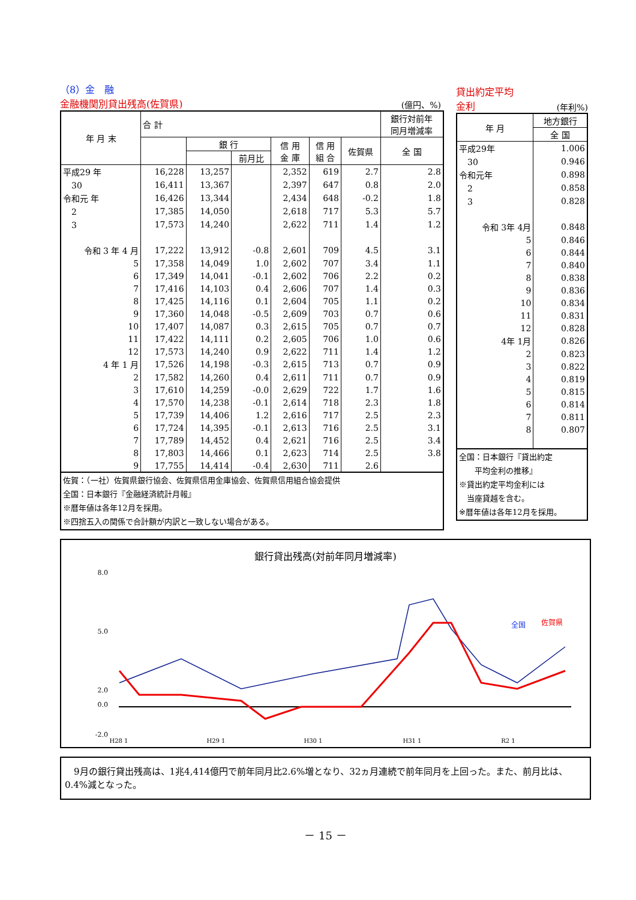（8）金　融
金融機関別貸出残高(佐賀県)
(億円、%)
| 年 月 末 | 合 計 | | | | | | 銀行対前年 同月増減率 | | |
| --- | --- | --- | --- | --- | --- | --- | --- | --- | --- |
| | | 銀 行 | | 信 用 金 庫 | 信 用 組 合 | | | 佐賀県 | 全 国 |
| | | | 前月比 | | | | | | |
| 平成29 年 | 16,228 | 13,257 | | 2,352 | 619 | 2.7 | 2.8 | | |
| 30 | 16,411 | 13,367 | | 2,397 | 647 | 0.8 | 2.0 | | |
| 令和元 年 | 16,426 | 13,344 | | 2,434 | 648 | -0.2 | 1.8 | | |
| 2 | 17,385 | 14,050 | | 2,618 | 717 | 5.3 | 5.7 | | |
| 3 | 17,573 | 14,240 | | 2,622 | 711 | 1.4 | 1.2 | | |
| 令和 3 年 4 月 | 17,222 | 13,912 | -0.8 | 2,601 | 709 | 4.5 | 3.1 | | |
| 5 | 17,358 | 14,049 | 1.0 | 2,602 | 707 | 3.4 | 1.1 | | |
| 6 | 17,349 | 14,041 | -0.1 | 2,602 | 706 | 2.2 | 0.2 | | |
| 7 | 17,416 | 14,103 | 0.4 | 2,606 | 707 | 1.4 | 0.3 | | |
| 8 | 17,425 | 14,116 | 0.1 | 2,604 | 705 | 1.1 | 0.2 | | |
| 9 | 17,360 | 14,048 | -0.5 | 2,609 | 703 | 0.7 | 0.6 | | |
| 10 | 17,407 | 14,087 | 0.3 | 2,615 | 705 | 0.7 | 0.7 | | |
| 11 | 17,422 | 14,111 | 0.2 | 2,605 | 706 | 1.0 | 0.6 | | |
| 12 | 17,573 | 14,240 | 0.9 | 2,622 | 711 | 1.4 | 1.2 | | |
| 4 年 1 月 | 17,526 | 14,198 | -0.3 | 2,615 | 713 | 0.7 | 0.9 | | |
| 2 | 17,582 | 14,260 | 0.4 | 2,611 | 711 | 0.7 | 0.9 | | |
| 3 | 17,610 | 14,259 | -0.0 | 2,629 | 722 | 1.7 | 1.6 | | |
| 4 | 17,570 | 14,238 | -0.1 | 2,614 | 718 | 2.3 | 1.8 | | |
| 5 | 17,739 | 14,406 | 1.2 | 2,616 | 717 | 2.5 | 2.3 | | |
| 6 | 17,724 | 14,395 | -0.1 | 2,613 | 716 | 2.5 | 3.1 | | |
| 7 | 17,789 | 14,452 | 0.4 | 2,621 | 716 | 2.5 | 3.4 | | |
| 8 | 17,803 | 14,466 | 0.1 | 2,623 | 714 | 2.5 | 3.8 | | |
| 9 | 17,755 | 14,414 | -0.4 | 2,630 | 711 | 2.6 | | | |
| 佐賀：（一社）佐賀県銀行協会、佐賀県信用金庫協会、佐賀県信用組合協会提供 全国：日本銀行『金融経済統計月報』 ※暦年値は各年12月を採用。 ※四捨五入の関係で合計額が内訳と一致しない場合がある。 | | | | | | | | | |
貸出約定平均
金利 (年利%)
| 年 月 | 地方銀行 |
| --- | --- |
| | 全 国 |
| 平成29年 | 1.006 |
| 30 | 0.946 |
| 令和元年 | 0.898 |
| 2 | 0.858 |
| 3 | 0.828 |
| 令和 3年 4月 | 0.848 |
| 5 | 0.846 |
| 6 | 0.844 |
| 7 | 0.840 |
| 8 | 0.838 |
| 9 | 0.836 |
| 10 | 0.834 |
| 11 | 0.831 |
| 12 | 0.828 |
| 4年 1月 | 0.826 |
| 2 | 0.823 |
| 3 | 0.822 |
| 4 | 0.819 |
| 5 | 0.815 |
| 6 | 0.814 |
| 7 | 0.811 |
| 8 | 0.807 |
| 全国：日本銀行『貸出約定 平均金利の推移』 ※貸出約定平均金利には 当座貸越を含む。 ※暦年値は各年12月を採用。 | |
銀行貸出残高(対前年同月増減率)
8.0
5.0
2.0
0.0
-2.0
全国
佐賀県
H28 1
H29 1
H30 1
H31 1
R2 1
　9月の銀行貸出残高は、1兆4,414億円で前年同月比2.6%増となり、32ヵ月連続で前年同月を上回った。また、前月比は、0.4%減となった。
－ 15 －